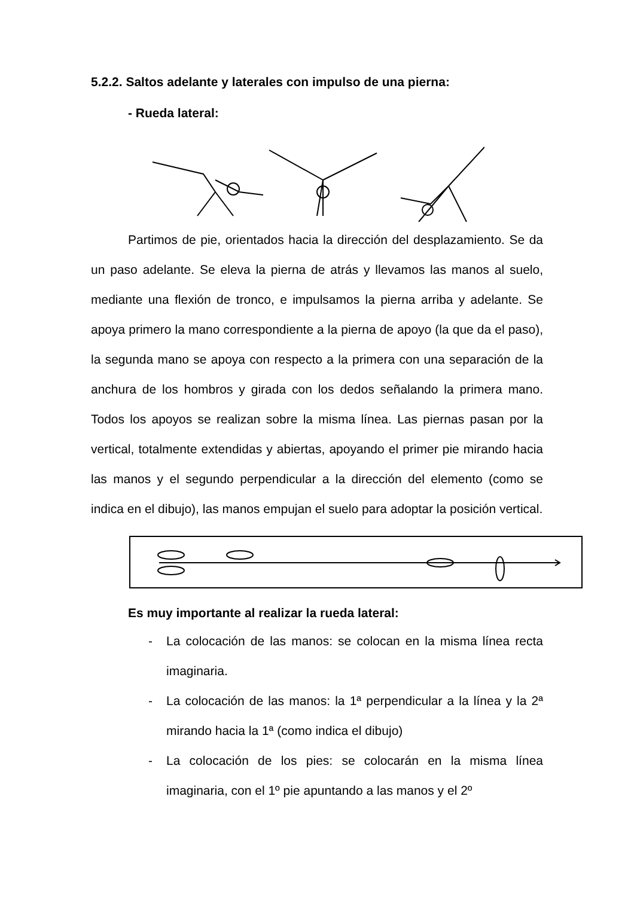5.2.2. Saltos adelante y laterales con impulso de una pierna:
- Rueda lateral:
Partimos de pie, orientados hacia la dirección del desplazamiento. Se da un paso adelante. Se eleva la pierna de atrás y llevamos las manos al suelo, mediante una flexión de tronco, e impulsamos la pierna arriba y adelante. Se apoya primero la mano correspondiente a la pierna de apoyo (la que da el paso), la segunda mano se apoya con respecto a la primera con una separación de la anchura de los hombros y girada con los dedos señalando la primera mano. Todos los apoyos se realizan sobre la misma línea. Las piernas pasan por la vertical, totalmente extendidas y abiertas, apoyando el primer pie mirando hacia las manos y el segundo perpendicular a la dirección del elemento (como se indica en el dibujo), las manos empujan el suelo para adoptar la posición vertical.
Es muy importante al realizar la rueda lateral:
- La colocación de las manos: se colocan en la misma línea recta imaginaria.
- La colocación de las manos: la 1ª perpendicular a la línea y la 2ª mirando hacia la 1ª (como indica el dibujo)
- La colocación de los pies: se colocarán en la misma línea imaginaria, con el 1º pie apuntando a las manos y el 2º